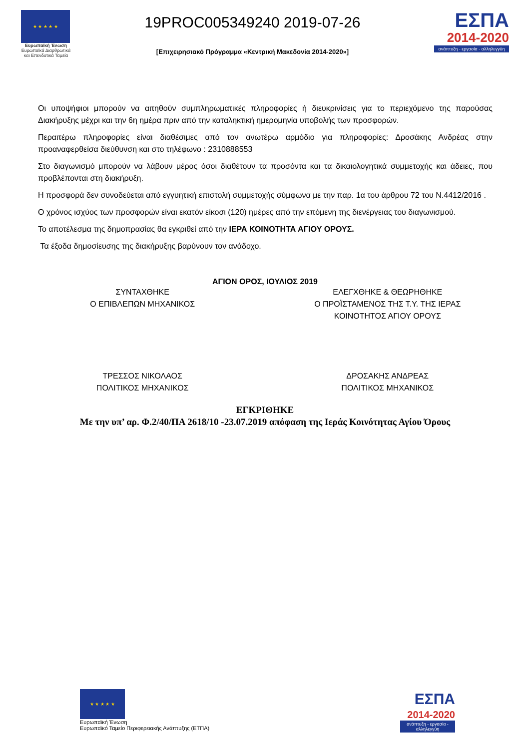★ ★ ★ ★ ★
Ευρωπαϊκή Ένωση
Ευρωπαϊκά Διαρθρωτικά και Επενδυτικά Ταμεία
19PROC005349240 2019-07-26
[Επιχειρησιακό Πρόγραμμα «Κεντρική Μακεδονία 2014-2020»]
ΕΣΠΑ
2014-2020
ανάπτυξη - εργασία - αλληλεγγύη
Οι υποψήφιοι μπορούν να αιτηθούν συμπληρωματικές πληροφορίες ή διευκρινίσεις για το περιεχόμενο της παρούσας Διακήρυξης μέχρι και την 6η ημέρα πριν από την καταληκτική ημερομηνία υποβολής των προσφορών.
Περαιτέρω πληροφορίες είναι διαθέσιμες από τον ανωτέρω αρμόδιο για πληροφορίες: Δροσάκης Ανδρέας στην προαναφερθείσα διεύθυνση και στο τηλέφωνο : 2310888553
Στο διαγωνισμό μπορούν να λάβουν μέρος όσοι διαθέτουν τα προσόντα και τα δικαιολογητικά συμμετοχής και άδειες, που προβλέπονται στη διακήρυξη.
Η προσφορά δεν συνοδεύεται από εγγυητική επιστολή συμμετοχής σύμφωνα με την παρ. 1α του άρθρου 72 του Ν.4412/2016 .
Ο χρόνος ισχύος των προσφορών είναι εκατόν είκοσι (120) ημέρες από την επόμενη της διενέργειας του διαγωνισμού.
Το αποτέλεσμα της δημοπρασίας θα εγκριθεί από την ΙΕΡΑ ΚΟΙΝΟΤΗΤΑ ΑΓΙΟΥ ΟΡΟΥΣ.
Τα έξοδα δημοσίευσης της διακήρυξης βαρύνουν τον ανάδοχο.
ΑΓΙΟΝ ΟΡΟΣ, ΙΟΥΛΙΟΣ 2019
ΣΥΝΤΑΧΘΗΚΕ
Ο ΕΠΙΒΛΕΠΩΝ ΜΗΧΑΝΙΚΟΣ
ΕΛΕΓΧΘΗΚΕ & ΘΕΩΡΗΘΗΚΕ
Ο ΠΡΟΪΣΤΑΜΕΝΟΣ ΤΗΣ Τ.Υ. ΤΗΣ ΙΕΡΑΣ
ΚΟΙΝΟΤΗΤΟΣ ΑΓΙΟΥ ΟΡΟΥΣ
ΤΡΕΣΣΟΣ ΝΙΚΟΛΑΟΣ
ΠΟΛΙΤΙΚΟΣ ΜΗΧΑΝΙΚΟΣ
ΔΡΟΣΑΚΗΣ ΑΝΔΡΕΑΣ
ΠΟΛΙΤΙΚΟΣ ΜΗΧΑΝΙΚΟΣ
ΕΓΚΡΙΘΗΚΕ
Με την υπ’ αρ. Φ.2/40/ΠΑ 2618/10 -23.07.2019 απόφαση της Ιεράς Κοινότητας Αγίου Όρους
★ ★ ★ ★ ★
Ευρωπαϊκή Ένωση
Ευρωπαϊκό Ταμείο Περιφερειακής Ανάπτυξης (ΕΤΠΑ)
ΕΣΠΑ
2014-2020
ανάπτυξη - εργασία - αλληλεγγύη